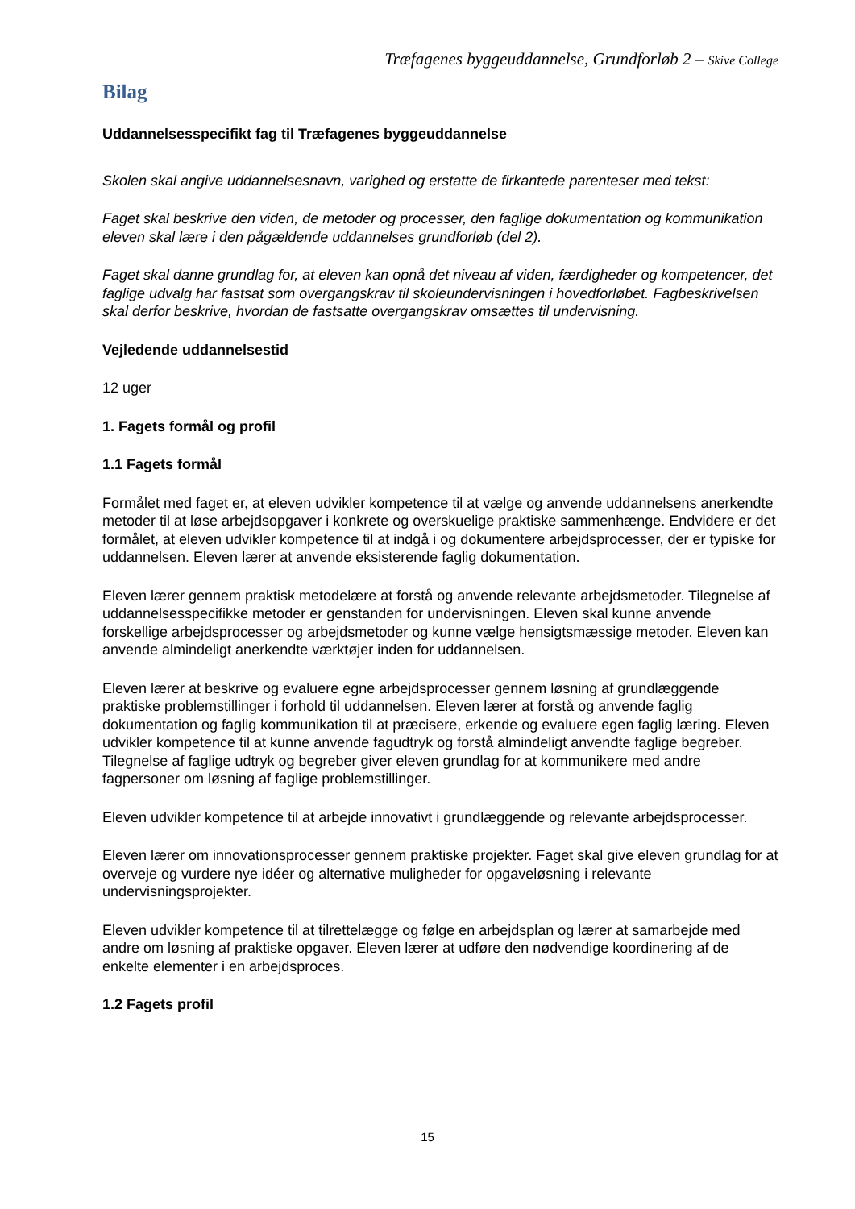Træfagenes byggeuddannelse, Grundforløb 2 – Skive College
Bilag
Uddannelsesspecifikt fag til Træfagenes byggeuddannelse
Skolen skal angive uddannelsesnavn, varighed og erstatte de firkantede parenteser med tekst:
Faget skal beskrive den viden, de metoder og processer, den faglige dokumentation og kommunikation eleven skal lære i den pågældende uddannelses grundforløb (del 2).
Faget skal danne grundlag for, at eleven kan opnå det niveau af viden, færdigheder og kompetencer, det faglige udvalg har fastsat som overgangskrav til skoleundervisningen i hovedforløbet. Fagbeskrivelsen skal derfor beskrive, hvordan de fastsatte overgangskrav omsættes til undervisning.
Vejledende uddannelsestid
12 uger
1. Fagets formål og profil
1.1 Fagets formål
Formålet med faget er, at eleven udvikler kompetence til at vælge og anvende uddannelsens anerkendte metoder til at løse arbejdsopgaver i konkrete og overskuelige praktiske sammenhænge. Endvidere er det formålet, at eleven udvikler kompetence til at indgå i og dokumentere arbejdsprocesser, der er typiske for uddannelsen. Eleven lærer at anvende eksisterende faglig dokumentation.
Eleven lærer gennem praktisk metodelære at forstå og anvende relevante arbejdsmetoder. Tilegnelse af uddannelsesspecifikke metoder er genstanden for undervisningen. Eleven skal kunne anvende forskellige arbejdsprocesser og arbejdsmetoder og kunne vælge hensigtsmæssige metoder. Eleven kan anvende almindeligt anerkendte værktøjer inden for uddannelsen.
Eleven lærer at beskrive og evaluere egne arbejdsprocesser gennem løsning af grundlæggende praktiske problemstillinger i forhold til uddannelsen. Eleven lærer at forstå og anvende faglig dokumentation og faglig kommunikation til at præcisere, erkende og evaluere egen faglig læring. Eleven udvikler kompetence til at kunne anvende fagudtryk og forstå almindeligt anvendte faglige begreber. Tilegnelse af faglige udtryk og begreber giver eleven grundlag for at kommunikere med andre fagpersoner om løsning af faglige problemstillinger.
Eleven udvikler kompetence til at arbejde innovativt i grundlæggende og relevante arbejdsprocesser.
Eleven lærer om innovationsprocesser gennem praktiske projekter. Faget skal give eleven grundlag for at overveje og vurdere nye idéer og alternative muligheder for opgaveløsning i relevante undervisningsprojekter.
Eleven udvikler kompetence til at tilrettelægge og følge en arbejdsplan og lærer at samarbejde med andre om løsning af praktiske opgaver. Eleven lærer at udføre den nødvendige koordinering af de enkelte elementer i en arbejdsproces.
1.2 Fagets profil
15